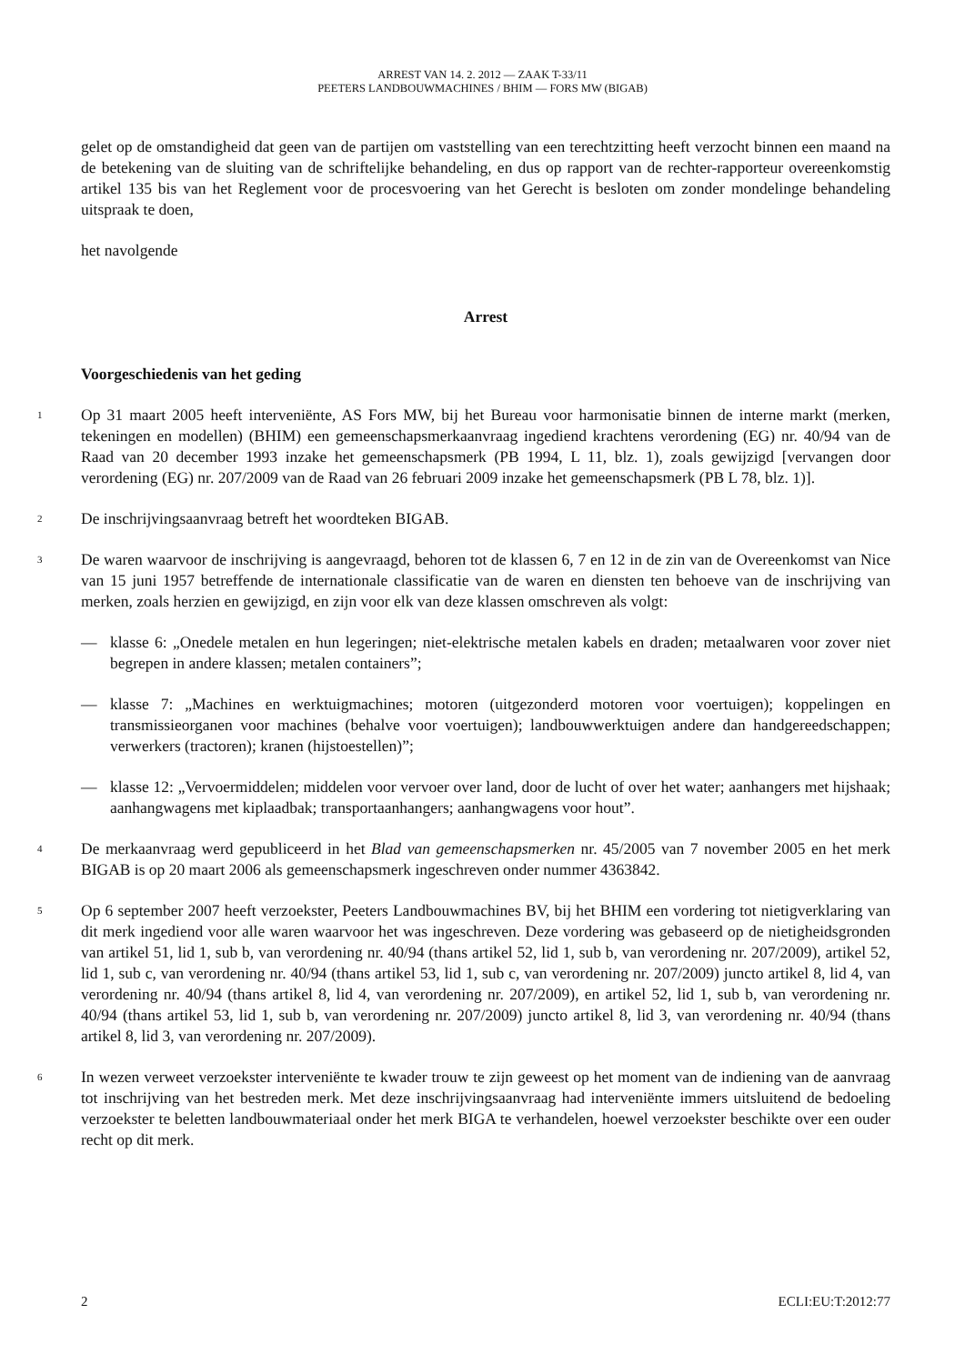ARREST VAN 14. 2. 2012 — ZAAK T-33/11
PEETERS LANDBOUWMACHINES / BHIM — FORS MW (BIGAB)
gelet op de omstandigheid dat geen van de partijen om vaststelling van een terechtzitting heeft verzocht binnen een maand na de betekening van de sluiting van de schriftelijke behandeling, en dus op rapport van de rechter-rapporteur overeenkomstig artikel 135 bis van het Reglement voor de procesvoering van het Gerecht is besloten om zonder mondelinge behandeling uitspraak te doen,
het navolgende
Arrest
Voorgeschiedenis van het geding
1
Op 31 maart 2005 heeft interveniënte, AS Fors MW, bij het Bureau voor harmonisatie binnen de interne markt (merken, tekeningen en modellen) (BHIM) een gemeenschapsmerkaanvraag ingediend krachtens verordening (EG) nr. 40/94 van de Raad van 20 december 1993 inzake het gemeenschapsmerk (PB 1994, L 11, blz. 1), zoals gewijzigd [vervangen door verordening (EG) nr. 207/2009 van de Raad van 26 februari 2009 inzake het gemeenschapsmerk (PB L 78, blz. 1)].
2
De inschrijvingsaanvraag betreft het woordteken BIGAB.
3
De waren waarvoor de inschrijving is aangevraagd, behoren tot de klassen 6, 7 en 12 in de zin van de Overeenkomst van Nice van 15 juni 1957 betreffende de internationale classificatie van de waren en diensten ten behoeve van de inschrijving van merken, zoals herzien en gewijzigd, en zijn voor elk van deze klassen omschreven als volgt:
— klasse 6: „Onedele metalen en hun legeringen; niet-elektrische metalen kabels en draden; metaalwaren voor zover niet begrepen in andere klassen; metalen containers”;
— klasse 7: „Machines en werktuigmachines; motoren (uitgezonderd motoren voor voertuigen); koppelingen en transmissieorganen voor machines (behalve voor voertuigen); landbouwwerktuigen andere dan handgereedschappen; verwerkers (tractoren); kranen (hijstoestellen)”;
— klasse 12: „Vervoermiddelen; middelen voor vervoer over land, door de lucht of over het water; aanhangers met hijshaak; aanhangwagens met kiplaadbak; transportaanhangers; aanhangwagens voor hout”.
4
De merkaanvraag werd gepubliceerd in het Blad van gemeenschapsmerken nr. 45/2005 van 7 november 2005 en het merk BIGAB is op 20 maart 2006 als gemeenschapsmerk ingeschreven onder nummer 4363842.
5
Op 6 september 2007 heeft verzoekster, Peeters Landbouwmachines BV, bij het BHIM een vordering tot nietigverklaring van dit merk ingediend voor alle waren waarvoor het was ingeschreven. Deze vordering was gebaseerd op de nietigheidsgronden van artikel 51, lid 1, sub b, van verordening nr. 40/94 (thans artikel 52, lid 1, sub b, van verordening nr. 207/2009), artikel 52, lid 1, sub c, van verordening nr. 40/94 (thans artikel 53, lid 1, sub c, van verordening nr. 207/2009) juncto artikel 8, lid 4, van verordening nr. 40/94 (thans artikel 8, lid 4, van verordening nr. 207/2009), en artikel 52, lid 1, sub b, van verordening nr. 40/94 (thans artikel 53, lid 1, sub b, van verordening nr. 207/2009) juncto artikel 8, lid 3, van verordening nr. 40/94 (thans artikel 8, lid 3, van verordening nr. 207/2009).
6
In wezen verweet verzoekster interveniënte te kwader trouw te zijn geweest op het moment van de indiening van de aanvraag tot inschrijving van het bestreden merk. Met deze inschrijvingsaanvraag had interveniënte immers uitsluitend de bedoeling verzoekster te beletten landbouwmateriaal onder het merk BIGA te verhandelen, hoewel verzoekster beschikte over een ouder recht op dit merk.
2 ECLI:EU:T:2012:77